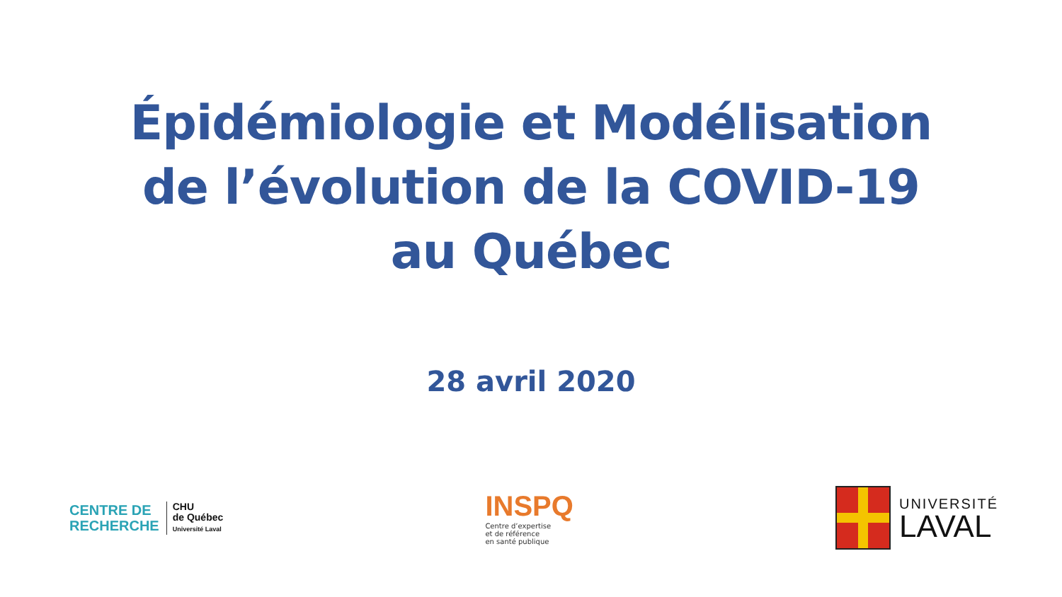Épidémiologie et Modélisation
de l’évolution de la COVID-19
au Québec
28 avril 2020
CENTRE DE
RECHERCHE
CHU
de Québec
Université Laval
INSPQ
Centre d’expertise
et de référence
en santé publique
UNIVERSITÉ
LAVAL